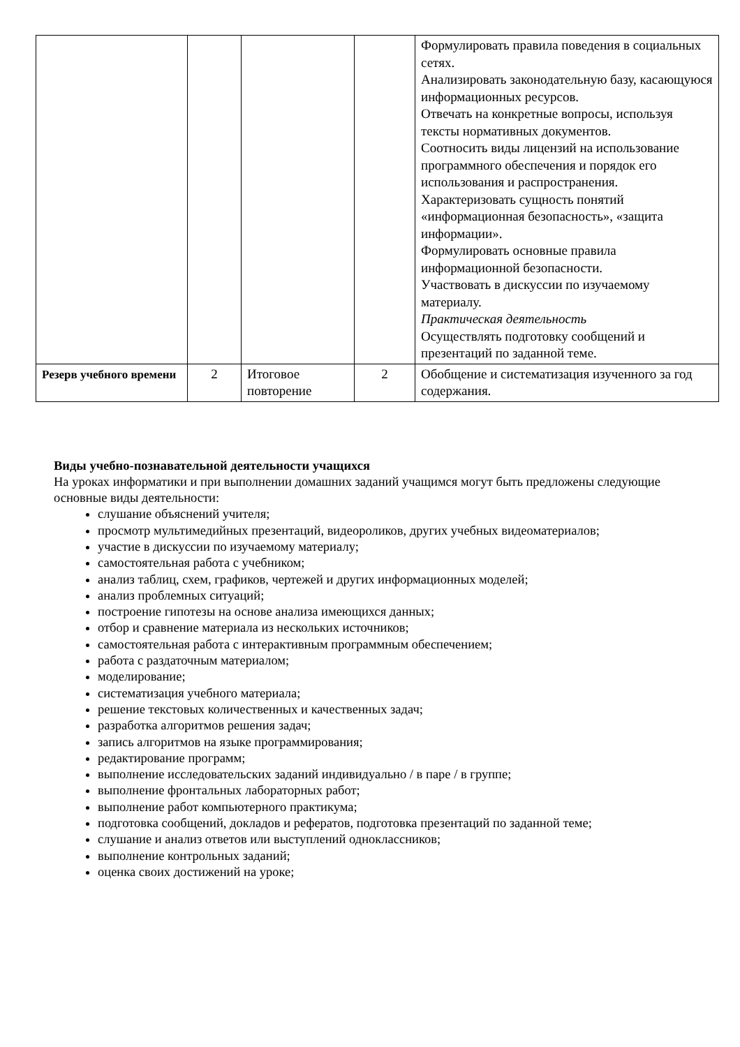| | | | | Формулировать правила поведения в социальных сетях. Анализировать законодательную базу, касающуюся информационных ресурсов. Отвечать на конкретные вопросы, используя тексты нормативных документов. Соотносить виды лицензий на использование программного обеспечения и порядок его использования и распространения. Характеризовать сущность понятий «информационная безопасность», «защита информации». Формулировать основные правила информационной безопасности. Участвовать в дискуссии по изучаемому материалу. Практическая деятельность Осуществлять подготовку сообщений и презентаций по заданной теме. |
| Резерв учебного времени | 2 | Итоговое повторение | 2 | Обобщение и систематизация изученного за год содержания. |
Виды учебно-познавательной деятельности учащихся
На уроках информатики и при выполнении домашних заданий учащимся могут быть предложены следующие основные виды деятельности:
слушание объяснений учителя;
просмотр мультимедийных презентаций, видеороликов, других учебных видеоматериалов;
участие в дискуссии по изучаемому материалу;
самостоятельная работа с учебником;
анализ таблиц, схем, графиков, чертежей и других информационных моделей;
анализ проблемных ситуаций;
построение гипотезы на основе анализа имеющихся данных;
отбор и сравнение материала из нескольких источников;
самостоятельная работа с интерактивным программным обеспечением;
работа с раздаточным материалом;
моделирование;
систематизация учебного материала;
решение текстовых количественных и качественных задач;
разработка алгоритмов решения задач;
запись алгоритмов на языке программирования;
редактирование программ;
выполнение исследовательских заданий индивидуально / в паре / в группе;
выполнение фронтальных лабораторных работ;
выполнение работ компьютерного практикума;
подготовка сообщений, докладов и рефератов, подготовка презентаций по заданной теме;
слушание и анализ ответов или выступлений одноклассников;
выполнение контрольных заданий;
оценка своих достижений на уроке;